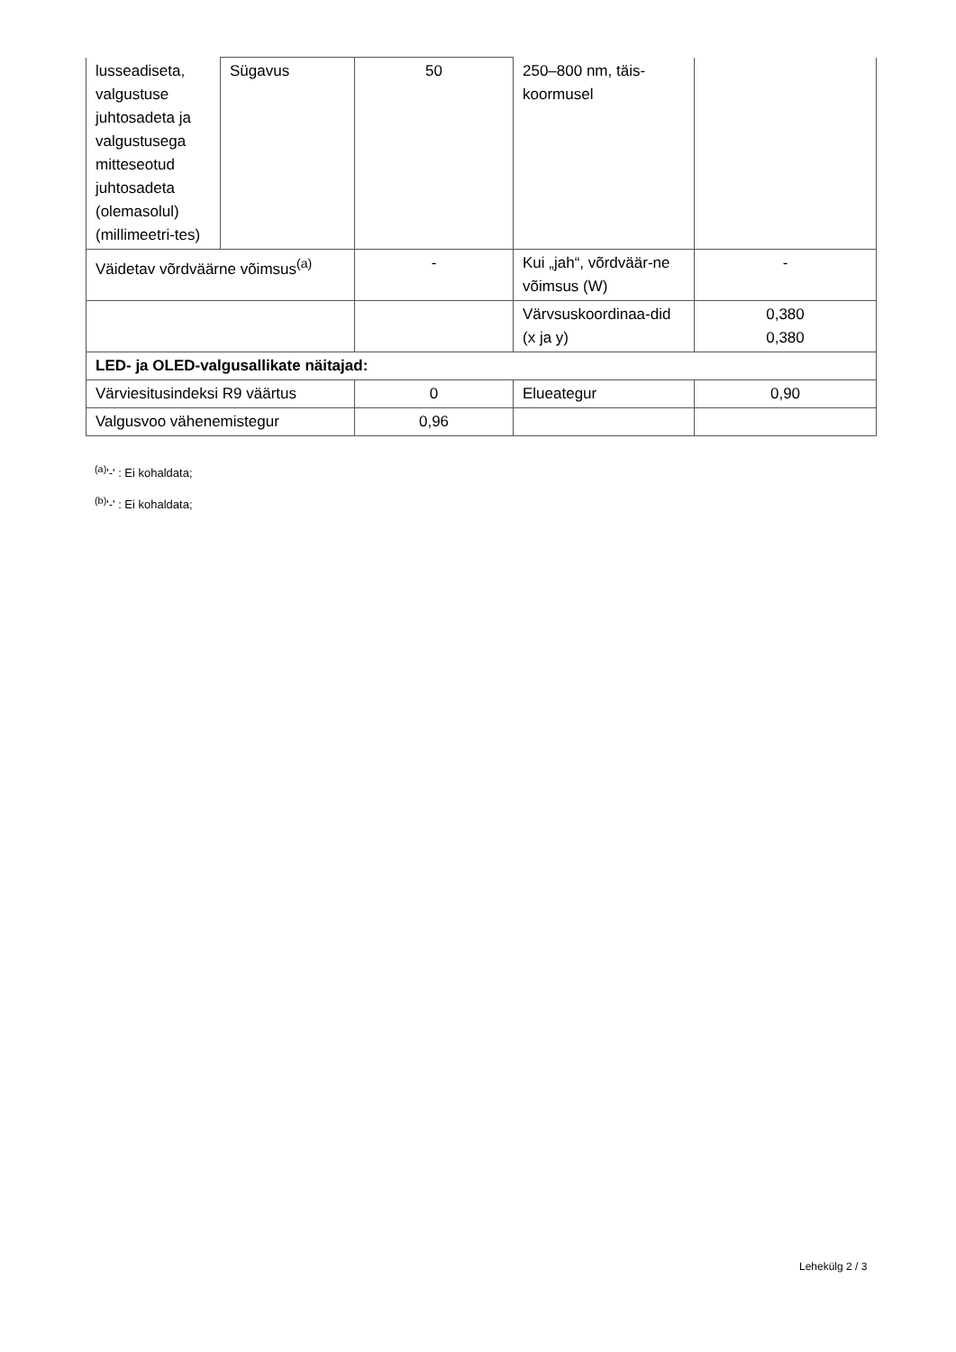| lusseadiseta, valgustuse juhtosadeta ja valgustusega mitteseotud juhtosadeta (olemasolul) (millimeetri-tes) | Sügavus | 50 | 250–800 nm, täis-koormusel | |
| Väidetav võrdväärne võimsus<sup>(a)</sup> | | - | Kui „jah“, võrdväär-ne võimsus (W) | - |
| | | | Värvsuskoordinaa-did (x ja y) | 0,380 0,380 |
| LED- ja OLED-valgusallikate näitajad: | | | | |
| Värviesitusindeksi R9 väärtus | | 0 | Elueategur | 0,90 |
| Valgusvoo vähenemistegur | | 0,96 | | |
<sup>(a)</sup> '-' : Ei kohaldata;
<sup>(b)</sup> '-' : Ei kohaldata;
Lehekülg 2 / 3